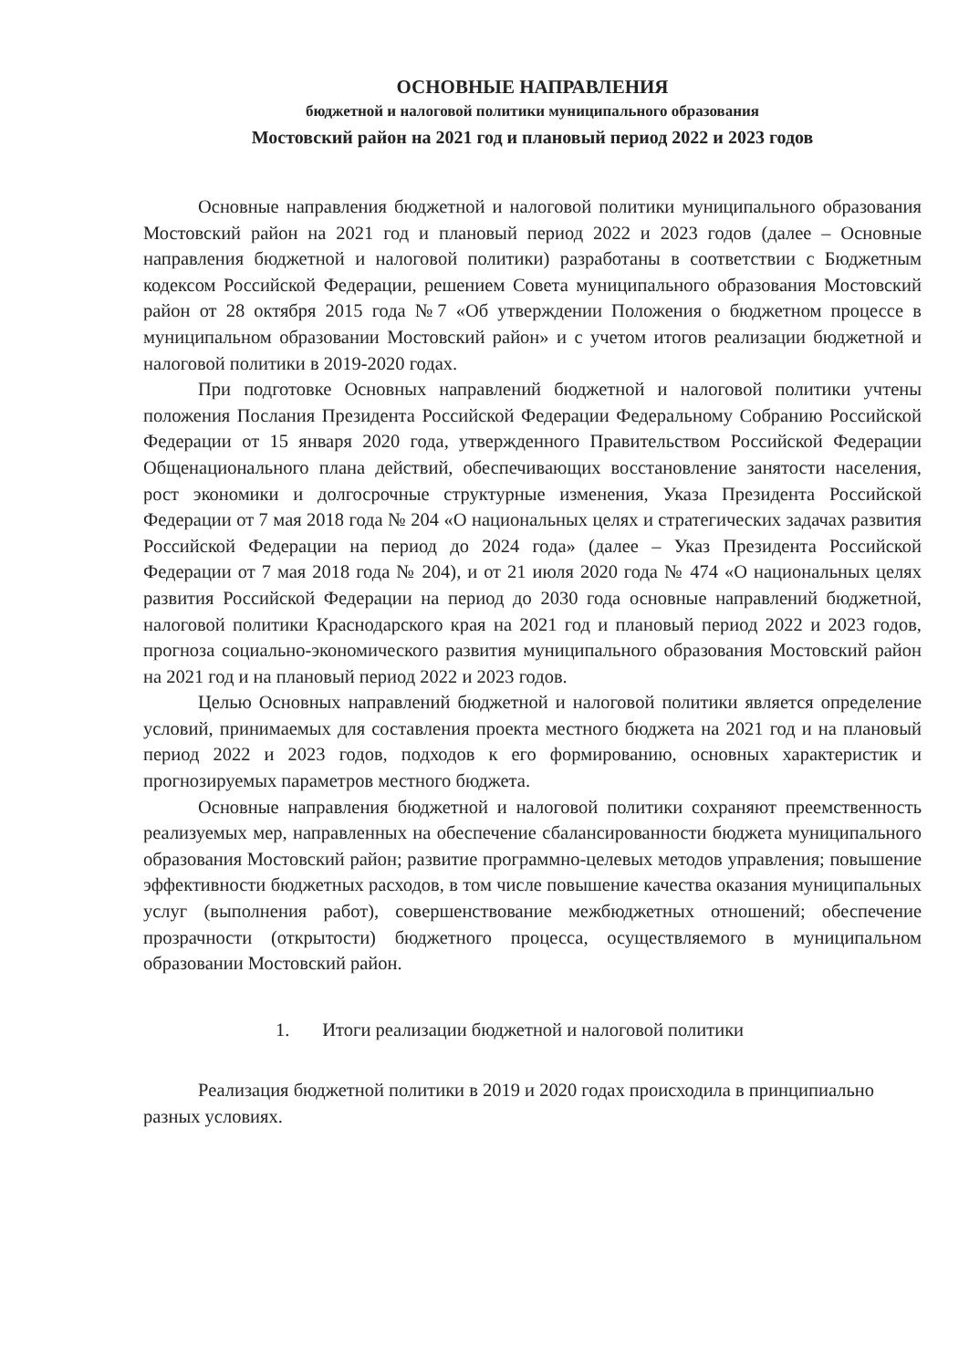ОСНОВНЫЕ НАПРАВЛЕНИЯ
бюджетной и налоговой политики муниципального образования
Мостовский район на 2021 год и плановый период 2022 и 2023 годов
Основные направления бюджетной и налоговой политики муниципального образования Мостовский район на 2021 год и плановый период 2022 и 2023 годов (далее – Основные направления бюджетной и налоговой политики) разработаны в соответствии с Бюджетным кодексом Российской Федерации, решением Совета муниципального образования Мостовский район от 28 октября 2015 года №7 «Об утверждении Положения о бюджетном процессе в муниципальном образовании Мостовский район» и с учетом итогов реализации бюджетной и налоговой политики в 2019-2020 годах.
При подготовке Основных направлений бюджетной и налоговой политики учтены положения Послания Президента Российской Федерации Федеральному Собранию Российской Федерации от 15 января 2020 года, утвержденного Правительством Российской Федерации Общенационального плана действий, обеспечивающих восстановление занятости населения, рост экономики и долгосрочные структурные изменения, Указа Президента Российской Федерации от 7 мая 2018 года № 204 «О национальных целях и стратегических задачах развития Российской Федерации на период до 2024 года» (далее – Указ Президента Российской Федерации от 7 мая 2018 года № 204), и от 21 июля 2020 года № 474 «О национальных целях развития Российской Федерации на период до 2030 года основные направлений бюджетной, налоговой политики Краснодарского края на 2021 год и плановый период 2022 и 2023 годов, прогноза социально-экономического развития муниципального образования Мостовский район на 2021 год и на плановый период 2022 и 2023 годов.
Целью Основных направлений бюджетной и налоговой политики является определение условий, принимаемых для составления проекта местного бюджета на 2021 год и на плановый период 2022 и 2023 годов, подходов к его формированию, основных характеристик и прогнозируемых параметров местного бюджета.
Основные направления бюджетной и налоговой политики сохраняют преемственность реализуемых мер, направленных на обеспечение сбалансированности бюджета муниципального образования Мостовский район; развитие программно-целевых методов управления; повышение эффективности бюджетных расходов, в том числе повышение качества оказания муниципальных услуг (выполнения работ), совершенствование межбюджетных отношений; обеспечение прозрачности (открытости) бюджетного процесса, осуществляемого в муниципальном образовании Мостовский район.
1. Итоги реализации бюджетной и налоговой политики
Реализация бюджетной политики в 2019 и 2020 годах происходила в принципиально разных условиях.